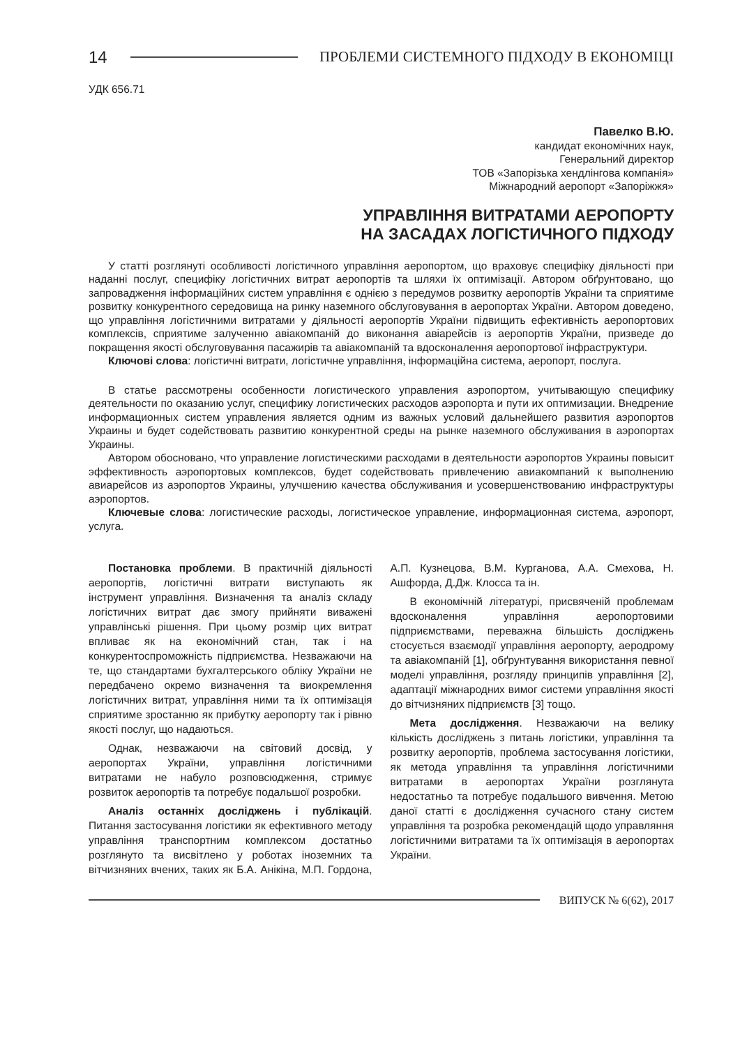14 ПРОБЛЕМИ СИСТЕМНОГО ПІДХОДУ В ЕКОНОМІЦІ
УДК 656.71
Павелко В.Ю.
кандидат економічних наук,
Генеральний директор
ТОВ «Запорізька хендлінгова компанія»
Міжнародний аеропорт «Запоріжжя»
УПРАВЛІННЯ ВИТРАТАМИ АЕРОПОРТУ
НА ЗАСАДАХ ЛОГІСТИЧНОГО ПІДХОДУ
У статті розглянуті особливості логістичного управління аеропортом, що враховує специфіку діяльності при наданні послуг, специфіку логістичних витрат аеропортів та шляхи їх оптимізації. Автором обґрунтовано, що запровадження інформаційних систем управління є однією з передумов розвитку аеропортів України та сприятиме розвитку конкурентного середовища на ринку наземного обслуговування в аеропортах України. Автором доведено, що управління логістичними витратами у діяльності аеропортів України підвищить ефективність аеропортових комплексів, сприятиме залученню авіакомпаній до виконання авіарейсів із аеропортів України, призведе до покращення якості обслуговування пасажирів та авіакомпаній та вдосконалення аеропортової інфраструктури.
Ключові слова: логістичні витрати, логістичне управління, інформаційна система, аеропорт, послуга.
В статье рассмотрены особенности логистического управления аэропортом, учитывающую специфику деятельности по оказанию услуг, специфику логистических расходов аэропорта и пути их оптимизации. Внедрение информационных систем управления является одним из важных условий дальнейшего развития аэропортов Украины и будет содействовать развитию конкурентной среды на рынке наземного обслуживания в аэропортах Украины.
Автором обосновано, что управление логистическими расходами в деятельности аэропортов Украины повысит эффективность аэропортовых комплексов, будет содействовать привлечению авиакомпаний к выполнению авиарейсов из аэропортов Украины, улучшению качества обслуживания и усовершенствованию инфраструктуры аэропортов.
Ключевые слова: логистические расходы, логистическое управление, информационная система, аэропорт, услуга.
Постановка проблеми. В практичній діяльності аеропортів, логістичні витрати виступають як інструмент управління. Визначення та аналіз складу логістичних витрат дає змогу прийняти виважені управлінські рішення. При цьому розмір цих витрат впливає як на економічний стан, так і на конкурентоспроможність підприємства. Незважаючи на те, що стандартами бухгалтерського обліку України не передбачено окремо визначення та виокремлення логістичних витрат, управління ними та їх оптимізація сприятиме зростанню як прибутку аеропорту так і рівню якості послуг, що надаються.
Однак, незважаючи на світовий досвід, у аеропортах України, управління логістичними витратами не набуло розповсюдження, стримує розвиток аеропортів та потребує подальшої розробки.
Аналіз останніх досліджень і публікацій. Питання застосування логістики як ефективного методу управління транспортним комплексом достатньо розглянуто та висвітлено у роботах іноземних та вітчизняних вчених, таких як Б.А. Анікіна, М.П. Гордона, А.П. Кузнецова, В.М. Курганова, А.А. Смехова, Н. Ашфорда, Д.Дж. Клосса та ін.
В економічній літературі, присвяченій проблемам вдосконалення управління аеропортовими підприємствами, переважна більшість досліджень стосується взаємодії управління аеропорту, аеродрому та авіакомпаній [1], обґрунтування використання певної моделі управління, розгляду принципів управління [2], адаптації міжнародних вимог системи управління якості до вітчизняних підприємств [3] тощо.
Мета дослідження. Незважаючи на велику кількість досліджень з питань логістики, управління та розвитку аеропортів, проблема застосування логістики, як метода управління та управління логістичними витратами в аеропортах України розглянута недостатньо та потребує подальшого вивчення. Метою даної статті є дослідження сучасного стану систем управління та розробка рекомендацій щодо управляння логістичними витратами та їх оптимізація в аеропортах України.
ВИПУСК № 6(62), 2017